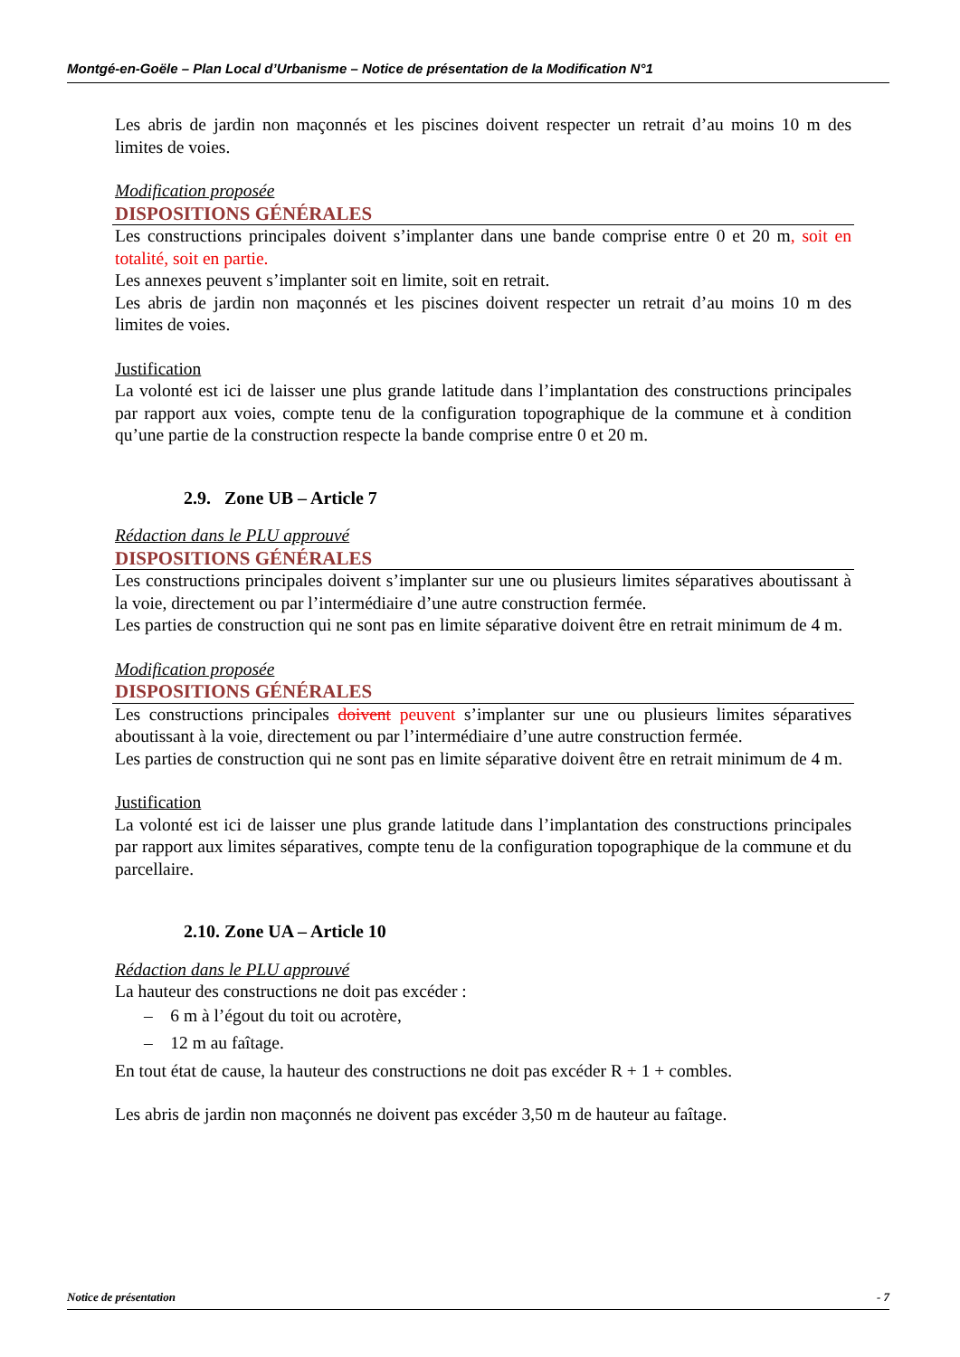Montgé-en-Goële – Plan Local d’Urbanisme – Notice de présentation de la Modification N°1
Les abris de jardin non maçonnés et les piscines doivent respecter un retrait d’au moins 10 m des limites de voies.
Modification proposée
DISPOSITIONS GÉNÉRALES
Les constructions principales doivent s’implanter dans une bande comprise entre 0 et 20 m, soit en totalité, soit en partie.
Les annexes peuvent s’implanter soit en limite, soit en retrait.
Les abris de jardin non maçonnés et les piscines doivent respecter un retrait d’au moins 10 m des limites de voies.
Justification
La volonté est ici de laisser une plus grande latitude dans l’implantation des constructions principales par rapport aux voies, compte tenu de la configuration topographique de la commune et à condition qu’une partie de la construction respecte la bande comprise entre 0 et 20 m.
2.9. Zone UB – Article 7
Rédaction dans le PLU approuvé
DISPOSITIONS GÉNÉRALES
Les constructions principales doivent s’implanter sur une ou plusieurs limites séparatives aboutissant à la voie, directement ou par l’intermédiaire d’une autre construction fermée.
Les parties de construction qui ne sont pas en limite séparative doivent être en retrait minimum de 4 m.
Modification proposée
DISPOSITIONS GÉNÉRALES
Les constructions principales doivent peuvent s’implanter sur une ou plusieurs limites séparatives aboutissant à la voie, directement ou par l’intermédiaire d’une autre construction fermée.
Les parties de construction qui ne sont pas en limite séparative doivent être en retrait minimum de 4 m.
Justification
La volonté est ici de laisser une plus grande latitude dans l’implantation des constructions principales par rapport aux limites séparatives, compte tenu de la configuration topographique de la commune et du parcellaire.
2.10. Zone UA – Article 10
Rédaction dans le PLU approuvé
La hauteur des constructions ne doit pas excéder :
– 6 m à l’égout du toit ou acrotère,
– 12 m au faîtage.
En tout état de cause, la hauteur des constructions ne doit pas excéder R + 1 + combles.
Les abris de jardin non maçonnés ne doivent pas excéder 3,50 m de hauteur au faîtage.
Notice de présentation - 7